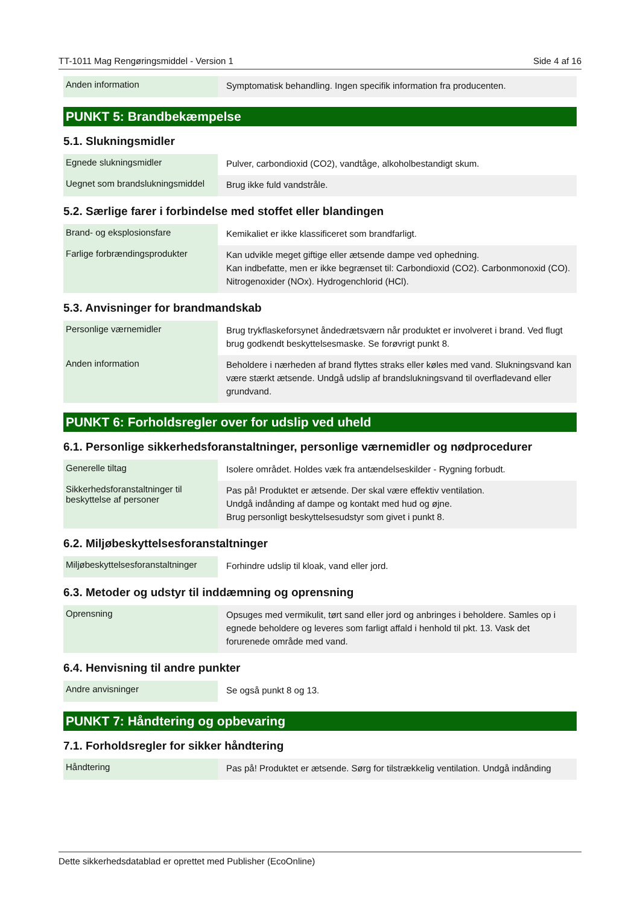TT-1011 Mag Rengøringsmiddel - Version 1 Side 4 af 16
| Anden information | Symptomatisk behandling. Ingen specifik information fra producenten. |
PUNKT 5: Brandbekæmpelse
5.1. Slukningsmidler
| Egnede slukningsmidler | Pulver, carbondioxid (CO2), vandtåge, alkoholbestandigt skum. |
| Uegnet som brandslukningsmiddel | Brug ikke fuld vandstråle. |
5.2. Særlige farer i forbindelse med stoffet eller blandingen
| Brand- og eksplosionsfare | Kemikaliet er ikke klassificeret som brandfarligt. |
| Farlige forbrændingsprodukter | Kan udvikle meget giftige eller ætsende dampe ved ophedning. Kan indbefatte, men er ikke begrænset til: Carbondioxid (CO2). Carbonmonoxid (CO). Nitrogenoxider (NOx). Hydrogenchlorid (HCl). |
5.3. Anvisninger for brandmandskab
| Personlige værnemidler | Brug trykflaskeforsynet åndedrætsværn når produktet er involveret i brand. Ved flugt brug godkendt beskyttelsesmaske. Se forøvrigt punkt 8. |
| Anden information | Beholdere i nærheden af brand flyttes straks eller køles med vand. Slukningsvand kan være stærkt ætsende. Undgå udslip af brandslukningsvand til overfladevand eller grundvand. |
PUNKT 6: Forholdsregler over for udslip ved uheld
6.1. Personlige sikkerhedsforanstaltninger, personlige værnemidler og nødprocedurer
| Generelle tiltag | Isolere området. Holdes væk fra antændelseskilder - Rygning forbudt. |
| Sikkerhedsforanstaltninger til beskyttelse af personer | Pas på! Produktet er ætsende. Der skal være effektiv ventilation. Undgå indånding af dampe og kontakt med hud og øjne. Brug personligt beskyttelsesudstyr som givet i punkt 8. |
6.2. Miljøbeskyttelsesforanstaltninger
| Miljøbeskyttelsesforanstaltninger | Forhindre udslip til kloak, vand eller jord. |
6.3. Metoder og udstyr til inddæmning og oprensning
| Oprensning | Opsuges med vermikulit, tørt sand eller jord og anbringes i beholdere. Samles op i egnede beholdere og leveres som farligt affald i henhold til pkt. 13. Vask det forurenede område med vand. |
6.4. Henvisning til andre punkter
| Andre anvisninger | Se også punkt 8 og 13. |
PUNKT 7: Håndtering og opbevaring
7.1. Forholdsregler for sikker håndtering
| Håndtering | Pas på! Produktet er ætsende. Sørg for tilstrækkelig ventilation. Undgå indånding |
Dette sikkerhedsdatablad er oprettet med Publisher (EcoOnline)